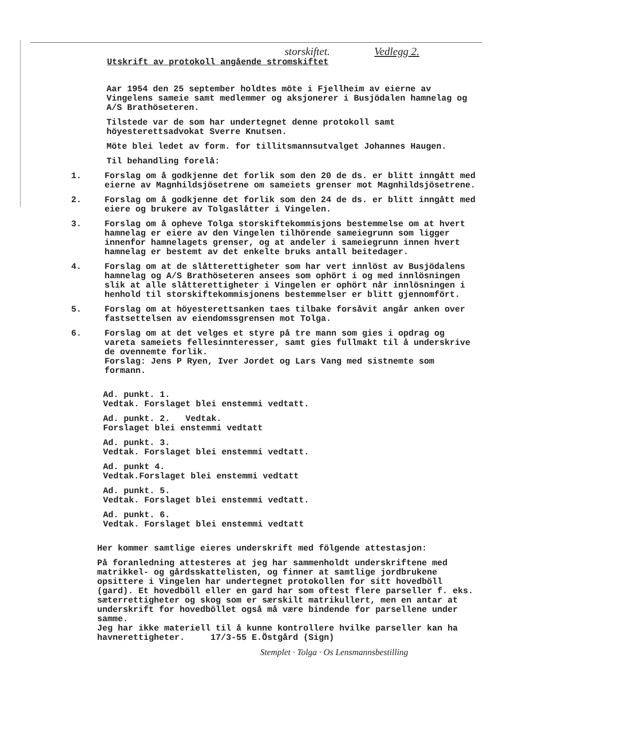storskiftet. Vedlegg 2.
Utskrift av protokoll angående stromskiftet
Aar 1954 den 25 september holdtes möte i Fjellheim av eierne av Vingelens sameie samt medlemmer og aksjonerer i Busjödalen hamnelag og A/S Brathöseteren.
Tilstede var de som har undertegnet denne protokoll samt höyesterettsadvokat Sverre Knutsen.
Möte blei ledet av form. for tillitsmannsutvalget Johannes Haugen.
Til behandling forelå:
1. Forslag om å godkjenne det forlik som den 20 de ds. er blitt inngått med eierne av Magnhildsjösetrene om sameiets grenser mot Magnhildsjösetrene.
2. Forslag om å godkjenne det forlik som den 24 de ds. er blitt inngått med eiere og brukere av Tolgaslåtter i Vingelen.
3. Forslag om å opheve Tolga storskiftekommisjons bestemmelse om at hvert hamnelag er eiere av den Vingelen tilhörende sameiegrunn som ligger innenfor hamnelagets grenser, og at andeler i sameiegrunn innen hvert hamnelag er bestemt av det enkelte bruks antall beitedager.
4. Forslag om at de slåtterettigheter som har vert innlöst av Busjödalens hamnelag og A/S Brathöseteren ansees som ophört i og med innlösningen slik at alle slåtterettigheter i Vingelen er ophört når innlösningen i henhold til storskiftekommisjonens bestemmelser er blitt gjennomfört.
5. Forslag om at höyesterettsanken taes tilbake forsåvit angår anken over fastsettelsen av eiendomssgrensen mot Tolga.
6. Forslag om at det velges et styre på tre mann som gies i opdrag og vareta sameiets fellesinnteresser, samt gies fullmakt til å underskrive de ovennemte forlik.
Forslag: Jens P Ryen, Iver Jordet og Lars Vang med sistnemte som formann.
Ad. punkt. 1.
Vedtak. Forslaget blei enstemmi vedtatt.
Ad. punkt. 2. Vedtak.
Forslaget blei enstemmi vedtatt
Ad. punkt. 3.
Vedtak. Forslaget blei enstemmi vedtatt.
Ad. punkt 4.
Vedtak.Forslaget blei enstemmi vedtatt
Ad. punkt. 5.
Vedtak. Forslaget blei enstemmi vedtatt.
Ad. punkt. 6.
Vedtak. Forslaget blei enstemmi vedtatt
Her kommer samtlige eieres underskrift med fölgende attestasjon:
På foranledning attesteres at jeg har sammenholdt underskriftene med matrikkel- og gårdsskattelisten, og finner at samtlige jordbrukene opsittere i Vingelen har undertegnet protokollen for sitt hovedböll (gard). Et hovedböll eller en gard har som oftest flere parseller f. eks. sæterrettigheter og skog som er særskilt matrikullert, men en antar at underskrift for hovedböllet også må være bindende for parsellene under samme.
Jeg har ikke materiell til å kunne kontrollere hvilke parseller kan ha havnerettigheter. 17/3-55 E.Östgård (Sign)
Stemplet · Tolga · Os Lensmannsbestilling